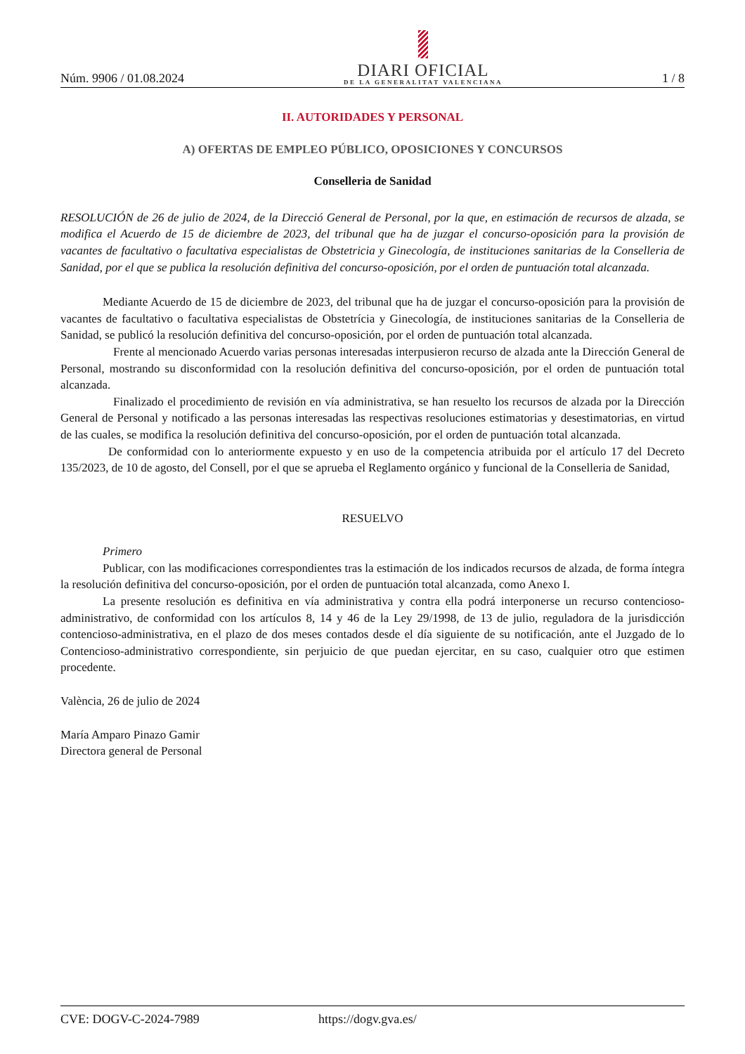Núm. 9906 / 01.08.2024
DIARI OFICIAL
DE LA GENERALITAT VALENCIANA
1 / 8
II. AUTORIDADES Y PERSONAL
A) OFERTAS DE EMPLEO PÚBLICO, OPOSICIONES Y CONCURSOS
Conselleria de Sanidad
RESOLUCIÓN de 26 de julio de 2024, de la Direcció General de Personal, por la que, en estimación de recursos de alzada, se modifica el Acuerdo de 15 de diciembre de 2023, del tribunal que ha de juzgar el concurso-oposición para la provisión de vacantes de facultativo o facultativa especialistas de Obstetricia y Ginecología, de instituciones sanitarias de la Conselleria de Sanidad, por el que se publica la resolución definitiva del concurso-oposición, por el orden de puntuación total alcanzada.
Mediante Acuerdo de 15 de diciembre de 2023, del tribunal que ha de juzgar el concurso-oposición para la provisión de vacantes de facultativo o facultativa especialistas de Obstetrícia y Ginecología, de instituciones sanitarias de la Conselleria de Sanidad, se publicó la resolución definitiva del concurso-oposición, por el orden de puntuación total alcanzada.
Frente al mencionado Acuerdo varias personas interesadas interpusieron recurso de alzada ante la Dirección General de Personal, mostrando su disconformidad con la resolución definitiva del concurso-oposición, por el orden de puntuación total alcanzada.
Finalizado el procedimiento de revisión en vía administrativa, se han resuelto los recursos de alzada por la Dirección General de Personal y notificado a las personas interesadas las respectivas resoluciones estimatorias y desestimatorias, en virtud de las cuales, se modifica la resolución definitiva del concurso-oposición, por el orden de puntuación total alcanzada.
De conformidad con lo anteriormente expuesto y en uso de la competencia atribuida por el artículo 17 del Decreto 135/2023, de 10 de agosto, del Consell, por el que se aprueba el Reglamento orgánico y funcional de la Conselleria de Sanidad,
RESUELVO
Primero
Publicar, con las modificaciones correspondientes tras la estimación de los indicados recursos de alzada, de forma íntegra la resolución definitiva del concurso-oposición, por el orden de puntuación total alcanzada, como Anexo I.
La presente resolución es definitiva en vía administrativa y contra ella podrá interponerse un recurso contencioso-administrativo, de conformidad con los artículos 8, 14 y 46 de la Ley 29/1998, de 13 de julio, reguladora de la jurisdicción contencioso-administrativa, en el plazo de dos meses contados desde el día siguiente de su notificación, ante el Juzgado de lo Contencioso-administrativo correspondiente, sin perjuicio de que puedan ejercitar, en su caso, cualquier otro que estimen procedente.
València, 26 de julio de 2024
María Amparo Pinazo Gamir
Directora general de Personal
CVE: DOGV-C-2024-7989 https://dogv.gva.es/